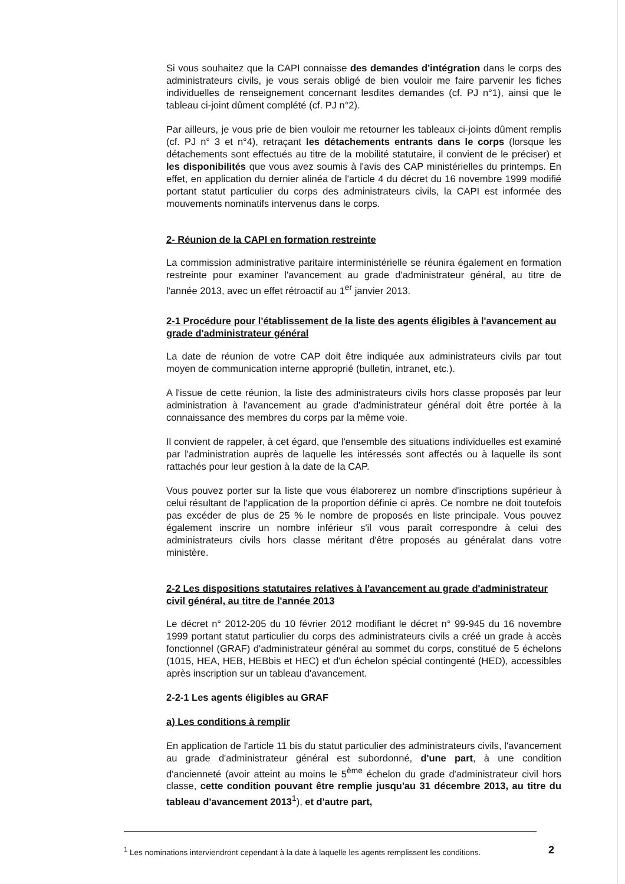Si vous souhaitez que la CAPI connaisse des demandes d'intégration dans le corps des administrateurs civils, je vous serais obligé de bien vouloir me faire parvenir les fiches individuelles de renseignement concernant lesdites demandes (cf. PJ n°1), ainsi que le tableau ci-joint dûment complété (cf. PJ n°2).
Par ailleurs, je vous prie de bien vouloir me retourner les tableaux ci-joints dûment remplis (cf. PJ n° 3 et n°4), retraçant les détachements entrants dans le corps (lorsque les détachements sont effectués au titre de la mobilité statutaire, il convient de le préciser) et les disponibilités que vous avez soumis à l'avis des CAP ministérielles du printemps. En effet, en application du dernier alinéa de l'article 4 du décret du 16 novembre 1999 modifié portant statut particulier du corps des administrateurs civils, la CAPI est informée des mouvements nominatifs intervenus dans le corps.
2- Réunion de la CAPI en formation restreinte
La commission administrative paritaire interministérielle se réunira également en formation restreinte pour examiner l'avancement au grade d'administrateur général, au titre de l'année 2013, avec un effet rétroactif au 1<sup>er</sup> janvier 2013.
2-1 Procédure pour l'établissement de la liste des agents éligibles à l'avancement au grade d'administrateur général
La date de réunion de votre CAP doit être indiquée aux administrateurs civils par tout moyen de communication interne approprié (bulletin, intranet, etc.).
A l'issue de cette réunion, la liste des administrateurs civils hors classe proposés par leur administration à l'avancement au grade d'administrateur général doit être portée à la connaissance des membres du corps par la même voie.
Il convient de rappeler, à cet égard, que l'ensemble des situations individuelles est examiné par l'administration auprès de laquelle les intéressés sont affectés ou à laquelle ils sont rattachés pour leur gestion à la date de la CAP.
Vous pouvez porter sur la liste que vous élaborerez un nombre d'inscriptions supérieur à celui résultant de l'application de la proportion définie ci après. Ce nombre ne doit toutefois pas excéder de plus de 25 % le nombre de proposés en liste principale. Vous pouvez également inscrire un nombre inférieur s'il vous paraît correspondre à celui des administrateurs civils hors classe méritant d'être proposés au généralat dans votre ministère.
2-2 Les dispositions statutaires relatives à l'avancement au grade d'administrateur civil général, au titre de l'année 2013
Le décret n° 2012-205 du 10 février 2012 modifiant le décret n° 99-945 du 16 novembre 1999 portant statut particulier du corps des administrateurs civils a créé un grade à accès fonctionnel (GRAF) d'administrateur général au sommet du corps, constitué de 5 échelons (1015, HEA, HEB, HEBbis et HEC) et d'un échelon spécial contingenté (HED), accessibles après inscription sur un tableau d'avancement.
2-2-1 Les agents éligibles au GRAF
a) Les conditions à remplir
En application de l'article 11 bis du statut particulier des administrateurs civils, l'avancement au grade d'administrateur général est subordonné, d'une part, à une condition d'ancienneté (avoir atteint au moins le 5<sup>ème</sup> échelon du grade d'administrateur civil hors classe, cette condition pouvant être remplie jusqu'au 31 décembre 2013, au titre du tableau d'avancement 2013<sup>1</sup>), et d'autre part,
<sup>1</sup> Les nominations interviendront cependant à la date à laquelle les agents remplissent les conditions.
2